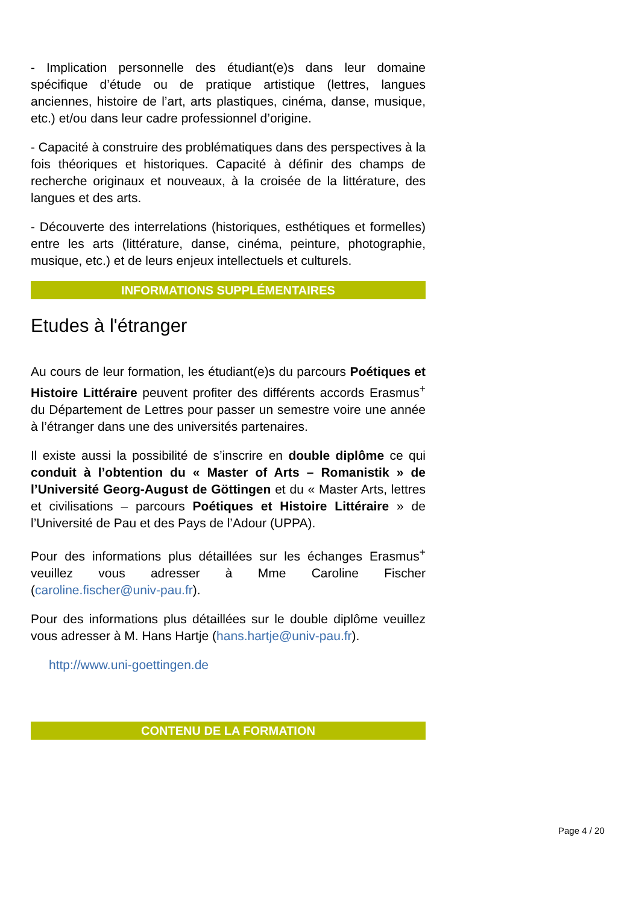- Implication personnelle des étudiant(e)s dans leur domaine spécifique d’étude ou de pratique artistique (lettres, langues anciennes, histoire de l’art, arts plastiques, cinéma, danse, musique, etc.) et/ou dans leur cadre professionnel d’origine.
- Capacité à construire des problématiques dans des perspectives à la fois théoriques et historiques. Capacité à définir des champs de recherche originaux et nouveaux, à la croisée de la littérature, des langues et des arts.
- Découverte des interrelations (historiques, esthétiques et formelles) entre les arts (littérature, danse, cinéma, peinture, photographie, musique, etc.) et de leurs enjeux intellectuels et culturels.
INFORMATIONS SUPPLÉMENTAIRES
Etudes à l'étranger
Au cours de leur formation, les étudiant(e)s du parcours Poétiques et Histoire Littéraire peuvent profiter des différents accords Erasmus<sup>+</sup> du Département de Lettres pour passer un semestre voire une année à l’étranger dans une des universités partenaires.
Il existe aussi la possibilité de s’inscrire en double diplôme ce qui conduit à l’obtention du « Master of Arts – Romanistik » de l’Université Georg-August de Göttingen et du « Master Arts, lettres et civilisations – parcours Poétiques et Histoire Littéraire » de l’Université de Pau et des Pays de l’Adour (UPPA).
Pour des informations plus détaillées sur les échanges Erasmus<sup>+</sup> veuillez vous adresser à Mme Caroline Fischer (caroline.fischer@univ-pau.fr).
Pour des informations plus détaillées sur le double diplôme veuillez vous adresser à M. Hans Hartje (hans.hartje@univ-pau.fr).
http://www.uni-goettingen.de
CONTENU DE LA FORMATION
Page 4 / 20